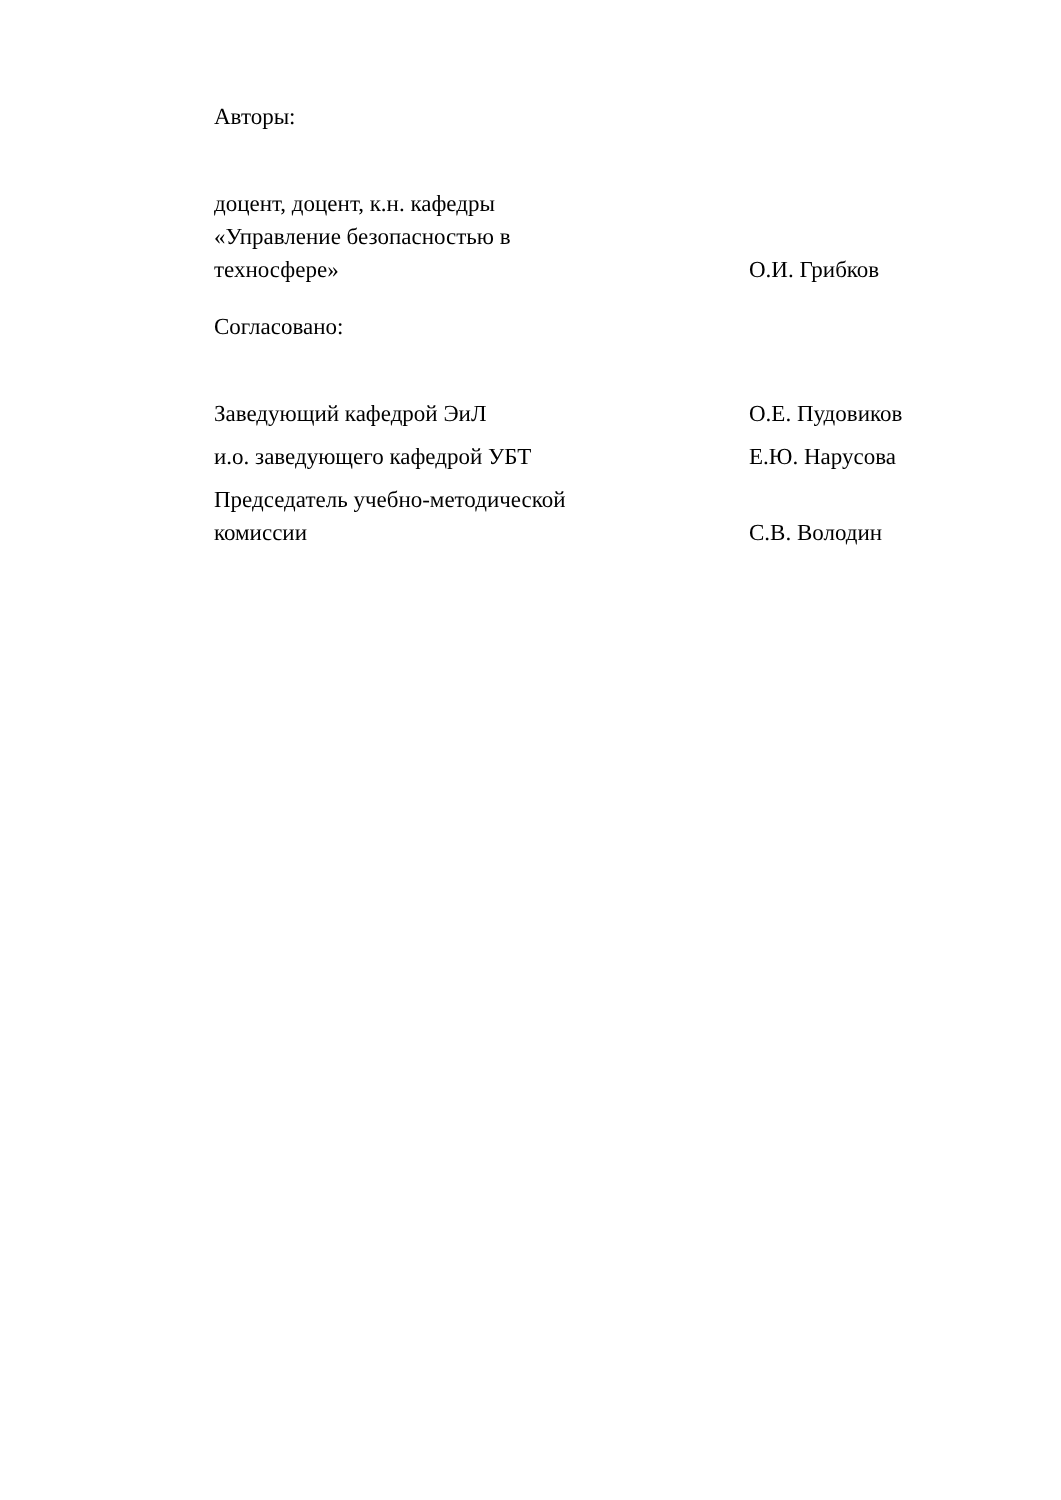Авторы:
доцент, доцент, к.н. кафедры
«Управление безопасностью в
техносфере»
О.И. Грибков
Согласовано:
Заведующий кафедрой ЭиЛ
О.Е. Пудовиков
и.о. заведующего кафедрой УБТ
Е.Ю. Нарусова
Председатель учебно-методической
комиссии
С.В. Володин